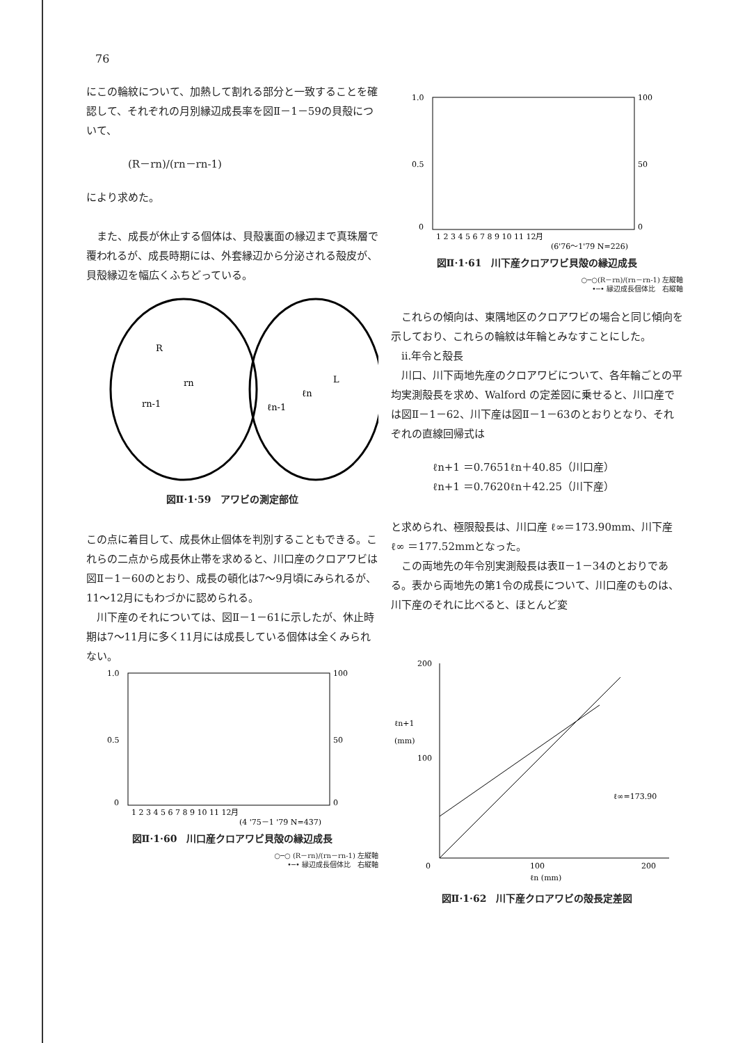76
にこの輪紋について、加熱して割れる部分と一致することを確認して、それぞれの月別縁辺成長率を図Ⅱ－1－59の貝殻について、
(R－rn)/(rn－rn-1)
により求めた。
　また、成長が休止する個体は、貝殻裏面の縁辺まで真珠層で覆われるが、成長時期には、外套縁辺から分泌される殻皮が、貝殻縁辺を幅広くふちどっている。
R
rn
rn-1
L
ℓn
ℓn-1
図Ⅱ·1·59　アワビの測定部位
この点に着目して、成長休止個体を判別することもできる。これらの二点から成長休止帯を求めると、川口産のクロアワビは図Ⅱ－1－60のとおり、成長の頓化は7～9月頃にみられるが、11～12月にもわづかに認められる。
　川下産のそれについては、図Ⅱ－1－61に示したが、休止時期は7～11月に多く11月には成長している個体は全くみられない。
1.0
0.5
0
100
50
0
1 2 3 4 5 6 7 8 9 10 11 12月
(4 '75－1 '79 N=437)
図Ⅱ·1·60　川口産クロアワビ貝殻の縁辺成長
○─○ (R－rn)/(rn－rn-1) 左縦軸
•─• 縁辺成長個体比　右縦軸
1.0
0.5
0
100
50
0
1 2 3 4 5 6 7 8 9 10 11 12月
(6'76～1'79 N=226)
図Ⅱ·1·61　川下産クロアワビ貝殻の縁辺成長
○─○(R－rn)/(rn－rn-1) 左縦軸
•─• 縁辺成長個体比　右縦軸
　これらの傾向は、東隅地区のクロアワビの場合と同じ傾向を示しており、これらの輪紋は年輪とみなすことにした。
　ii.年令と殻長
　川口、川下両地先産のクロアワビについて、各年輪ごとの平均実測殻長を求め、Walford の定差図に乗せると、川口産では図Ⅱ－1－62、川下産は図Ⅱ－1－63のとおりとなり、それぞれの直線回帰式は
ℓn+1 ＝0.7651ℓn＋40.85（川口産）
ℓn+1 ＝0.7620ℓn＋42.25（川下産）
と求められ、極限殻長は、川口産 ℓ∞＝173.90mm、川下産 ℓ∞ ＝177.52mmとなった。
　この両地先の年令別実測殻長は表Ⅱ－1－34のとおりである。表から両地先の第1令の成長について、川口産のものは、川下産のそれに比べると、ほとんど変
200
100
0
ℓn+1
(mm)
ℓ∞=173.90
100
200
ℓn (mm)
図Ⅱ·1·62　川下産クロアワビの殻長定差図